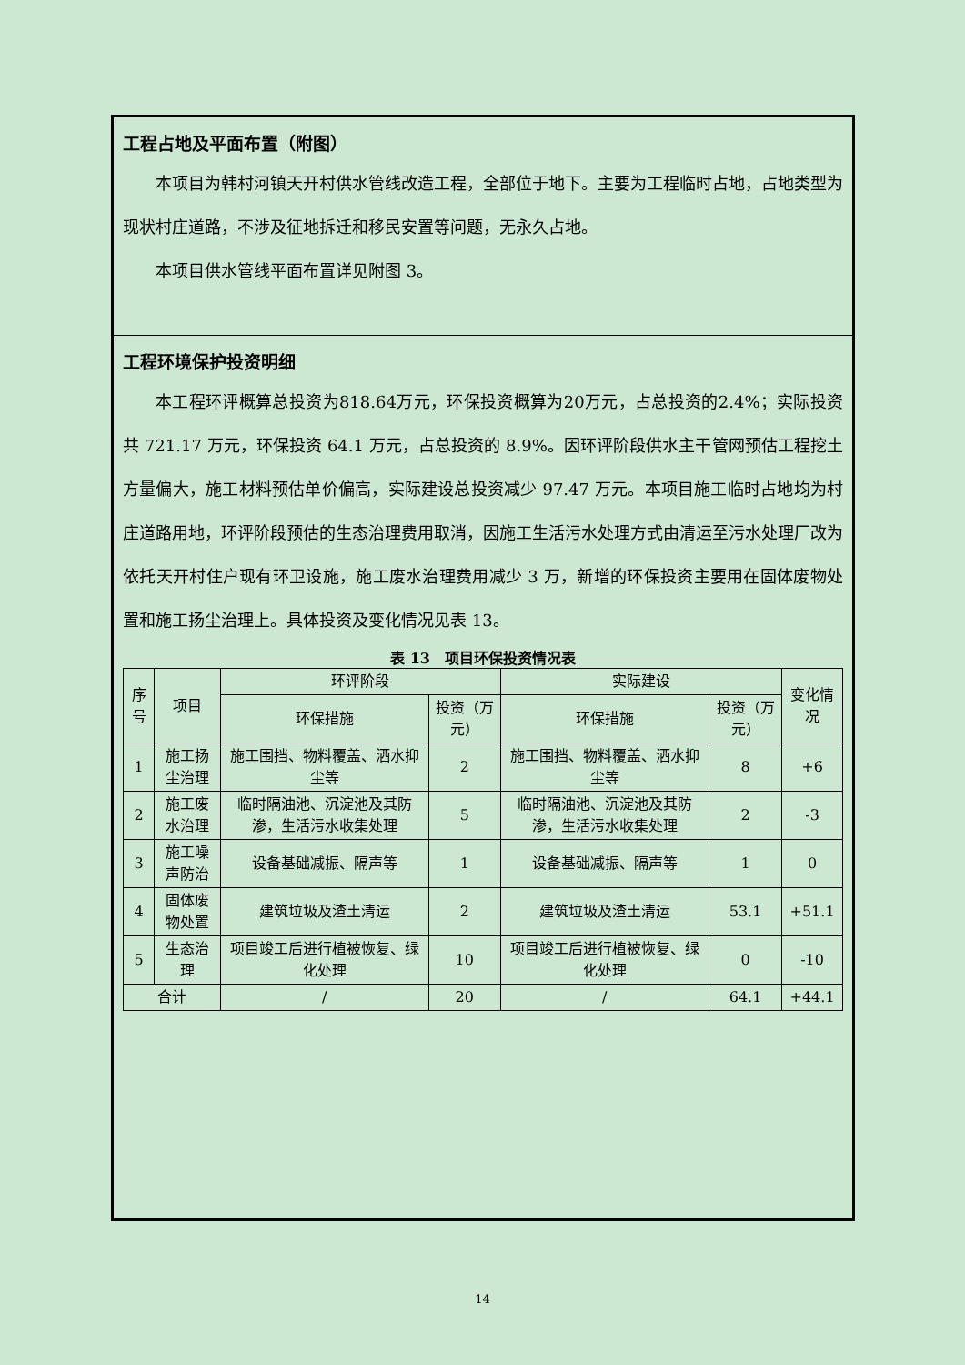工程占地及平面布置（附图）
本项目为韩村河镇天开村供水管线改造工程，全部位于地下。主要为工程临时占地，占地类型为现状村庄道路，不涉及征地拆迁和移民安置等问题，无永久占地。
本项目供水管线平面布置详见附图 3。
工程环境保护投资明细
本工程环评概算总投资为818.64万元，环保投资概算为20万元，占总投资的2.4%；实际投资共 721.17 万元，环保投资 64.1 万元，占总投资的 8.9%。因环评阶段供水主干管网预估工程挖土方量偏大，施工材料预估单价偏高，实际建设总投资减少 97.47 万元。本项目施工临时占地均为村庄道路用地，环评阶段预估的生态治理费用取消，因施工生活污水处理方式由清运至污水处理厂改为依托天开村住户现有环卫设施，施工废水治理费用减少 3 万，新增的环保投资主要用在固体废物处置和施工扬尘治理上。具体投资及变化情况见表 13。
表 13　项目环保投资情况表
| 序号 | 项目 | 环评阶段 | | 实际建设 | | 变化情况 |
| --- | --- | --- | --- | --- | --- | --- |
| | | 环保措施 | 投资（万元） | 环保措施 | 投资（万元） | |
| 1 | 施工扬尘治理 | 施工围挡、物料覆盖、洒水抑尘等 | 2 | 施工围挡、物料覆盖、洒水抑尘等 | 8 | +6 |
| 2 | 施工废水治理 | 临时隔油池、沉淀池及其防渗，生活污水收集处理 | 5 | 临时隔油池、沉淀池及其防渗，生活污水收集处理 | 2 | -3 |
| 3 | 施工噪声防治 | 设备基础减振、隔声等 | 1 | 设备基础减振、隔声等 | 1 | 0 |
| 4 | 固体废物处置 | 建筑垃圾及渣土清运 | 2 | 建筑垃圾及渣土清运 | 53.1 | +51.1 |
| 5 | 生态治理 | 项目竣工后进行植被恢复、绿化处理 | 10 | 项目竣工后进行植被恢复、绿化处理 | 0 | -10 |
| 合计 | | / | 20 | / | 64.1 | +44.1 |
14